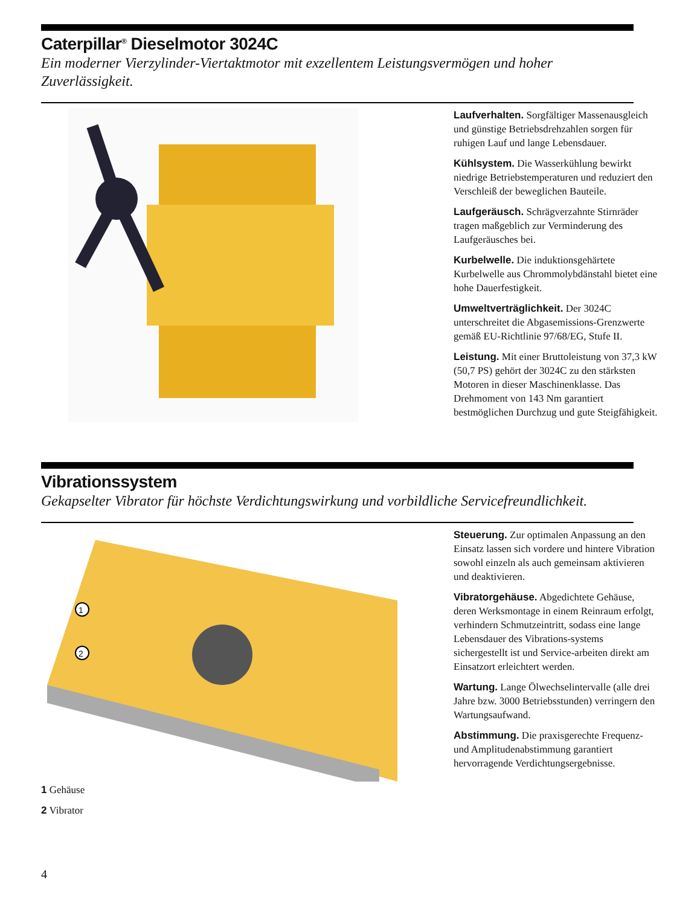Caterpillar<sup>®</sup> Dieselmotor 3024C
Ein moderner Vierzylinder-Viertaktmotor mit exzellentem Leistungsvermögen und hoher Zuverlässigkeit.
Laufverhalten. Sorgfältiger Massenausgleich und günstige Betriebsdrehzahlen sorgen für ruhigen Lauf und lange Lebensdauer.
Kühlsystem. Die Wasserkühlung bewirkt niedrige Betriebstemperaturen und reduziert den Verschleiß der beweglichen Bauteile.
Laufgeräusch. Schrägverzahnte Stirnräder tragen maßgeblich zur Verminderung des Laufgeräusches bei.
Kurbelwelle. Die induktionsgehärtete Kurbelwelle aus Chrommolybdänstahl bietet eine hohe Dauerfestigkeit.
Umweltverträglichkeit. Der 3024C unterschreitet die Abgasemissions-Grenzwerte gemäß EU-Richtlinie 97/68/EG, Stufe II.
Leistung. Mit einer Bruttoleistung von 37,3 kW (50,7 PS) gehört der 3024C zu den stärksten Motoren in dieser Maschinenklasse. Das Drehmoment von 143 Nm garantiert bestmöglichen Durchzug und gute Steigfähigkeit.
Vibrationssystem
Gekapselter Vibrator für höchste Verdichtungswirkung und vorbildliche Servicefreundlichkeit.
1
2
1 Gehäuse
2 Vibrator
Steuerung. Zur optimalen Anpassung an den Einsatz lassen sich vordere und hintere Vibration sowohl einzeln als auch gemeinsam aktivieren und deaktivieren.
Vibratorgehäuse. Abgedichtete Gehäuse, deren Werksmontage in einem Reinraum erfolgt, verhindern Schmutzeintritt, sodass eine lange Lebensdauer des Vibrations-systems sichergestellt ist und Service-arbeiten direkt am Einsatzort erleichtert werden.
Wartung. Lange Ölwechselintervalle (alle drei Jahre bzw. 3000 Betriebsstunden) verringern den Wartungsaufwand.
Abstimmung. Die praxisgerechte Frequenz- und Amplitudenabstimmung garantiert hervorragende Verdichtungsergebnisse.
4